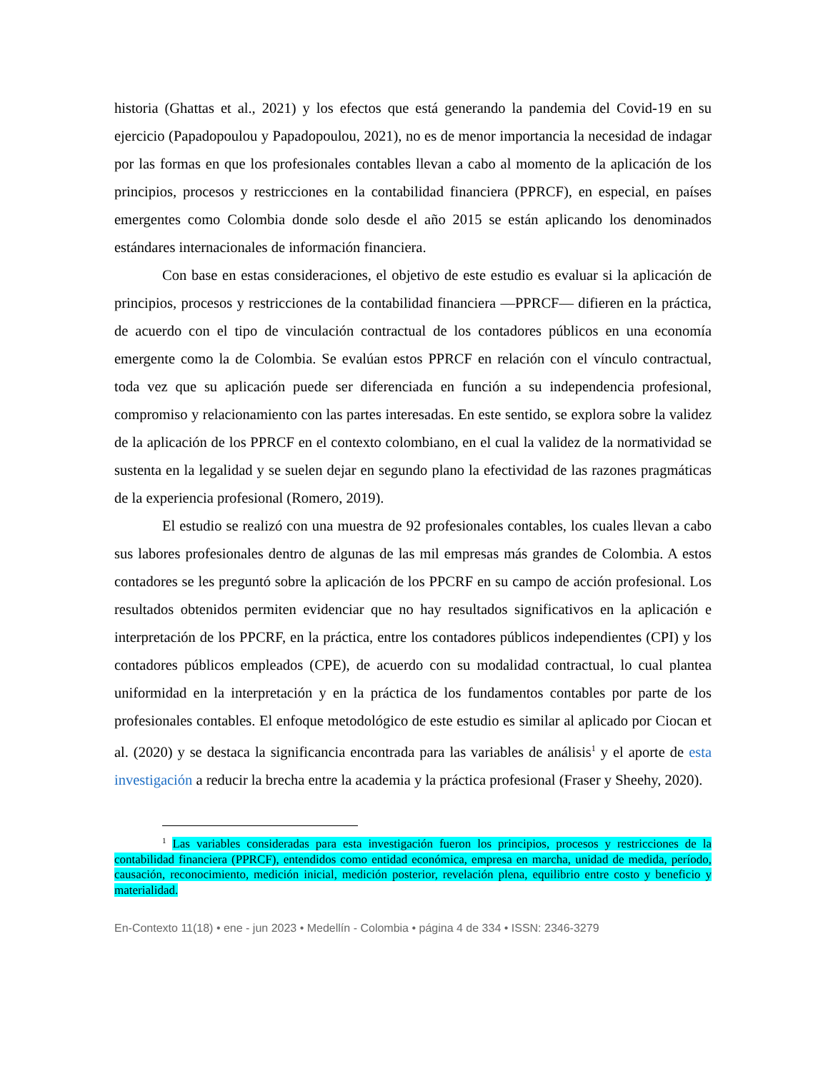historia (Ghattas et al., 2021) y los efectos que está generando la pandemia del Covid-19 en su ejercicio (Papadopoulou y Papadopoulou, 2021), no es de menor importancia la necesidad de indagar por las formas en que los profesionales contables llevan a cabo al momento de la aplicación de los principios, procesos y restricciones en la contabilidad financiera (PPRCF), en especial, en países emergentes como Colombia donde solo desde el año 2015 se están aplicando los denominados estándares internacionales de información financiera.
Con base en estas consideraciones, el objetivo de este estudio es evaluar si la aplicación de principios, procesos y restricciones de la contabilidad financiera —PPRCF— difieren en la práctica, de acuerdo con el tipo de vinculación contractual de los contadores públicos en una economía emergente como la de Colombia. Se evalúan estos PPRCF en relación con el vínculo contractual, toda vez que su aplicación puede ser diferenciada en función a su independencia profesional, compromiso y relacionamiento con las partes interesadas. En este sentido, se explora sobre la validez de la aplicación de los PPRCF en el contexto colombiano, en el cual la validez de la normatividad se sustenta en la legalidad y se suelen dejar en segundo plano la efectividad de las razones pragmáticas de la experiencia profesional (Romero, 2019).
El estudio se realizó con una muestra de 92 profesionales contables, los cuales llevan a cabo sus labores profesionales dentro de algunas de las mil empresas más grandes de Colombia. A estos contadores se les preguntó sobre la aplicación de los PPCRF en su campo de acción profesional. Los resultados obtenidos permiten evidenciar que no hay resultados significativos en la aplicación e interpretación de los PPCRF, en la práctica, entre los contadores públicos independientes (CPI) y los contadores públicos empleados (CPE), de acuerdo con su modalidad contractual, lo cual plantea uniformidad en la interpretación y en la práctica de los fundamentos contables por parte de los profesionales contables. El enfoque metodológico de este estudio es similar al aplicado por Ciocan et al. (2020) y se destaca la significancia encontrada para las variables de análisis<sup>1</sup> y el aporte de esta investigación a reducir la brecha entre la academia y la práctica profesional (Fraser y Sheehy, 2020).
<sup>1</sup> Las variables consideradas para esta investigación fueron los principios, procesos y restricciones de la contabilidad financiera (PPRCF), entendidos como entidad económica, empresa en marcha, unidad de medida, período, causación, reconocimiento, medición inicial, medición posterior, revelación plena, equilibrio entre costo y beneficio y materialidad.
En-Contexto 11(18) • ene - jun 2023 • Medellín - Colombia • página 4 de 334 • ISSN: 2346-3279